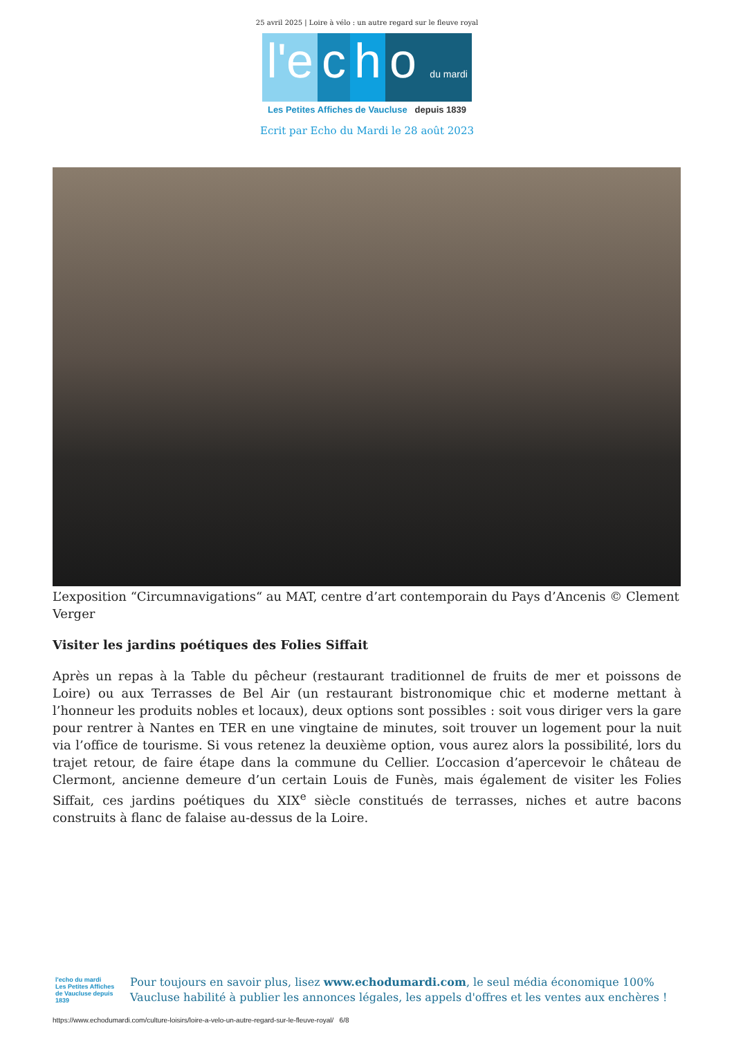25 avril 2025 | Loire à vélo : un autre regard sur le fleuve royal
l'e c h o du mardi
Les Petites Affiches de Vaucluse depuis 1839
Ecrit par Echo du Mardi le 28 août 2023
L’exposition “Circumnavigations“ au MAT, centre d’art contemporain du Pays d’Ancenis © Clement Verger
Visiter les jardins poétiques des Folies Siffait
Après un repas à la Table du pêcheur (restaurant traditionnel de fruits de mer et poissons de Loire) ou aux Terrasses de Bel Air (un restaurant bistronomique chic et moderne mettant à l’honneur les produits nobles et locaux), deux options sont possibles : soit vous diriger vers la gare pour rentrer à Nantes en TER en une vingtaine de minutes, soit trouver un logement pour la nuit via l’office de tourisme. Si vous retenez la deuxième option, vous aurez alors la possibilité, lors du trajet retour, de faire étape dans la commune du Cellier. L’occasion d’apercevoir le château de Clermont, ancienne demeure d’un certain Louis de Funès, mais également de visiter les Folies Siffait, ces jardins poétiques du XIX<sup>e</sup> siècle constitués de terrasses, niches et autre bacons construits à flanc de falaise au-dessus de la Loire.
l'echo du mardi
Les Petites Affiches de Vaucluse depuis 1839
Pour toujours en savoir plus, lisez www.echodumardi.com, le seul média économique 100% Vaucluse habilité à publier les annonces légales, les appels d'offres et les ventes aux enchères !
https://www.echodumardi.com/culture-loisirs/loire-a-velo-un-autre-regard-sur-le-fleuve-royal/ 6/8